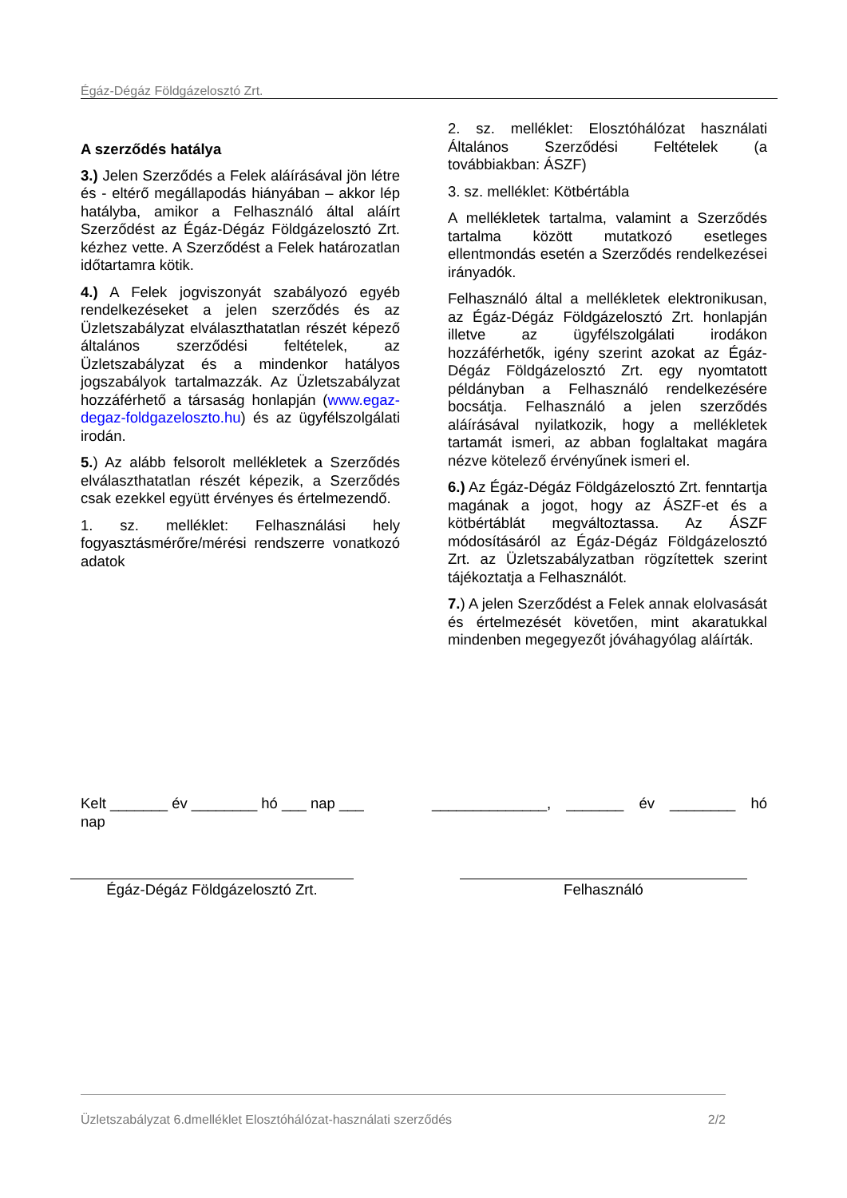Égáz-Dégáz Földgázelosztó Zrt.
A szerződés hatálya
3.) Jelen Szerződés a Felek aláírásával jön létre és - eltérő megállapodás hiányában – akkor lép hatályba, amikor a Felhasználó által aláírt Szerződést az Égáz-Dégáz Földgázelosztó Zrt. kézhez vette. A Szerződést a Felek határozatlan időtartamra kötik.
4.) A Felek jogviszonyát szabályozó egyéb rendelkezéseket a jelen szerződés és az Üzletszabályzat elválaszthatatlan részét képező általános szerződési feltételek, az Üzletszabályzat és a mindenkor hatályos jogszabályok tartalmazzák. Az Üzletszabályzat hozzáférhető a társaság honlapján (www.egaz-degaz-foldgazeloszto.hu) és az ügyfélszolgálati irodán.
5.) Az alább felsorolt mellékletek a Szerződés elválaszthatatlan részét képezik, a Szerződés csak ezekkel együtt érvényes és értelmezendő.
1. sz. melléklet: Felhasználási hely fogyasztásmérőre/mérési rendszerre vonatkozó adatok
2. sz. melléklet: Elosztóhálózat használati Általános Szerződési Feltételek (a továbbiakban: ÁSZF)
3. sz. melléklet: Kötbértábla
A mellékletek tartalma, valamint a Szerződés tartalma között mutatkozó esetleges ellentmondás esetén a Szerződés rendelkezései irányadók.
Felhasználó által a mellékletek elektronikusan, az Égáz-Dégáz Földgázelosztó Zrt. honlapján illetve az ügyfélszolgálati irodákon hozzáférhetők, igény szerint azokat az Égáz-Dégáz Földgázelosztó Zrt. egy nyomtatott példányban a Felhasználó rendelkezésére bocsátja. Felhasználó a jelen szerződés aláírásával nyilatkozik, hogy a mellékletek tartamát ismeri, az abban foglaltakat magára nézve kötelező érvényűnek ismeri el.
6.) Az Égáz-Dégáz Földgázelosztó Zrt. fenntartja magának a jogot, hogy az ÁSZF-et és a kötbértáblát megváltoztassa. Az ÁSZF módosításáról az Égáz-Dégáz Földgázelosztó Zrt. az Üzletszabályzatban rögzítettek szerint tájékoztatja a Felhasználót.
7.) A jelen Szerződést a Felek annak elolvasását és értelmezését követően, mint akaratukkal mindenben megegyezőt jóváhagyólag aláírták.
Kelt _______ év ________ hó ___ nap ___ nap
______________, _______ év ________ hó
Égáz-Dégáz Földgázelosztó Zrt. Felhasználó
Üzletszabályzat 6.dmelléklet Elosztóhálózat-használati szerződés 2/2